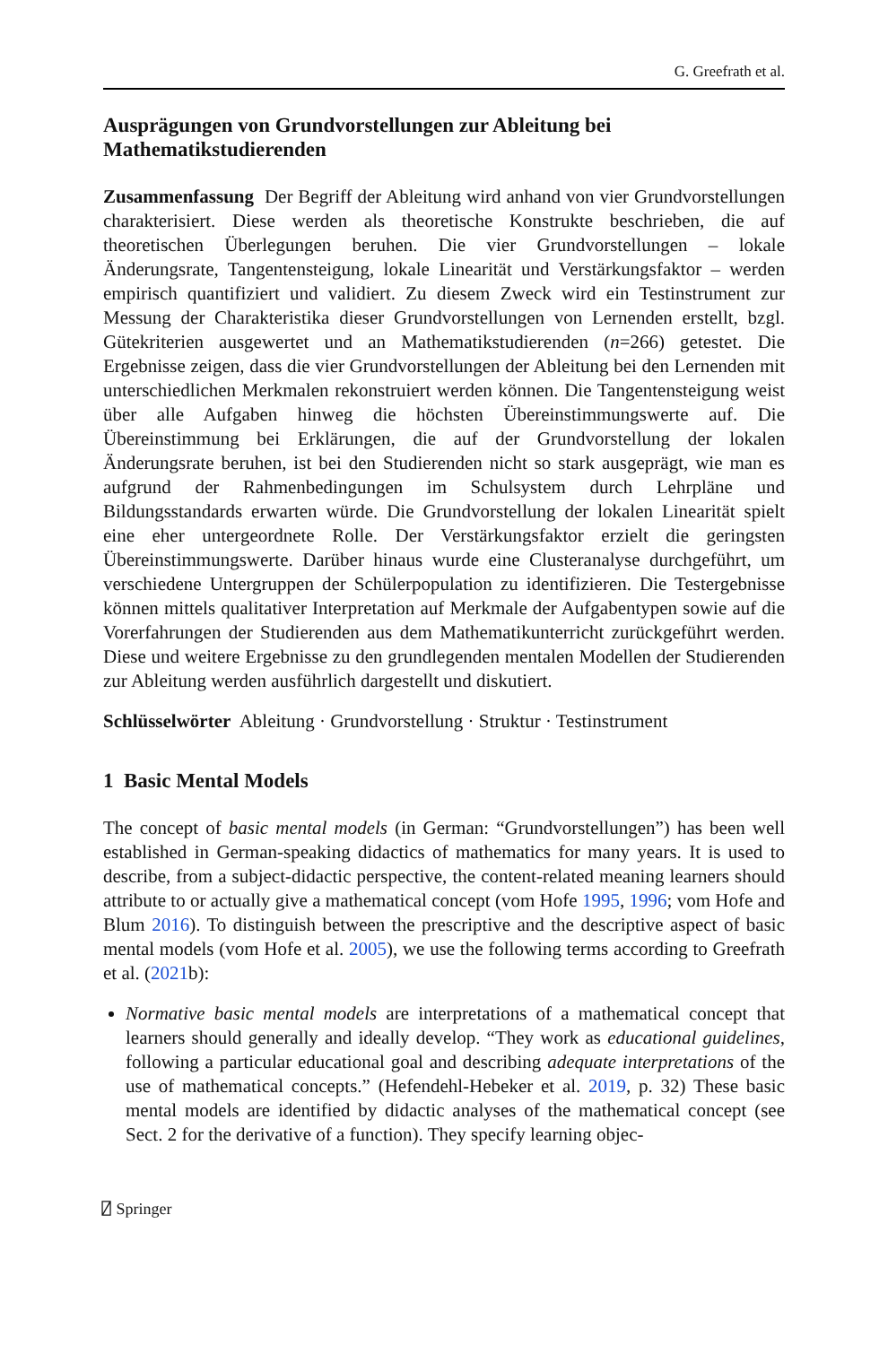G. Greefrath et al.
Ausprägungen von Grundvorstellungen zur Ableitung bei Mathematikstudierenden
Zusammenfassung Der Begriff der Ableitung wird anhand von vier Grundvorstellungen charakterisiert. Diese werden als theoretische Konstrukte beschrieben, die auf theoretischen Überlegungen beruhen. Die vier Grundvorstellungen – lokale Änderungsrate, Tangentensteigung, lokale Linearität und Verstärkungsfaktor – werden empirisch quantifiziert und validiert. Zu diesem Zweck wird ein Testinstrument zur Messung der Charakteristika dieser Grundvorstellungen von Lernenden erstellt, bzgl. Gütekriterien ausgewertet und an Mathematikstudierenden (n=266) getestet. Die Ergebnisse zeigen, dass die vier Grundvorstellungen der Ableitung bei den Lernenden mit unterschiedlichen Merkmalen rekonstruiert werden können. Die Tangentensteigung weist über alle Aufgaben hinweg die höchsten Übereinstimmungswerte auf. Die Übereinstimmung bei Erklärungen, die auf der Grundvorstellung der lokalen Änderungsrate beruhen, ist bei den Studierenden nicht so stark ausgeprägt, wie man es aufgrund der Rahmenbedingungen im Schulsystem durch Lehrpläne und Bildungsstandards erwarten würde. Die Grundvorstellung der lokalen Linearität spielt eine eher untergeordnete Rolle. Der Verstärkungsfaktor erzielt die geringsten Übereinstimmungswerte. Darüber hinaus wurde eine Clusteranalyse durchgeführt, um verschiedene Untergruppen der Schülerpopulation zu identifizieren. Die Testergebnisse können mittels qualitativer Interpretation auf Merkmale der Aufgabentypen sowie auf die Vorerfahrungen der Studierenden aus dem Mathematikunterricht zurückgeführt werden. Diese und weitere Ergebnisse zu den grundlegenden mentalen Modellen der Studierenden zur Ableitung werden ausführlich dargestellt und diskutiert.
Schlüsselwörter Ableitung · Grundvorstellung · Struktur · Testinstrument
1 Basic Mental Models
The concept of basic mental models (in German: “Grundvorstellungen”) has been well established in German-speaking didactics of mathematics for many years. It is used to describe, from a subject-didactic perspective, the content-related meaning learners should attribute to or actually give a mathematical concept (vom Hofe 1995, 1996; vom Hofe and Blum 2016). To distinguish between the prescriptive and the descriptive aspect of basic mental models (vom Hofe et al. 2005), we use the following terms according to Greefrath et al. (2021b):
Normative basic mental models are interpretations of a mathematical concept that learners should generally and ideally develop. “They work as educational guidelines, following a particular educational goal and describing adequate interpretations of the use of mathematical concepts.” (Hefendehl-Hebeker et al. 2019, p. 32) These basic mental models are identified by didactic analyses of the mathematical concept (see Sect. 2 for the derivative of a function). They specify learning objec-
⍁ Springer